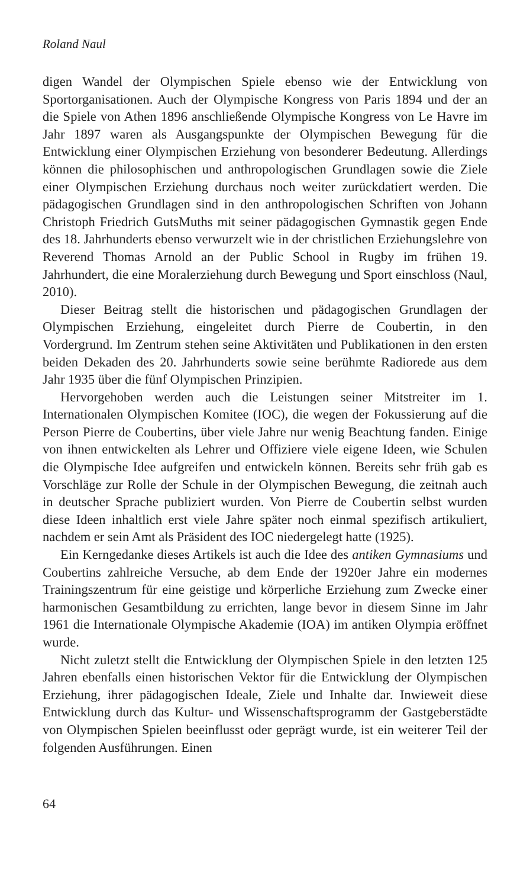Roland Naul
digen Wandel der Olympischen Spiele ebenso wie der Entwicklung von Sportorganisationen. Auch der Olympische Kongress von Paris 1894 und der an die Spiele von Athen 1896 anschließende Olympische Kongress von Le Havre im Jahr 1897 waren als Ausgangspunkte der Olympischen Bewegung für die Entwicklung einer Olympischen Erziehung von besonderer Bedeutung. Allerdings können die philosophischen und anthropologischen Grundlagen sowie die Ziele einer Olympischen Erziehung durchaus noch weiter zurückdatiert werden. Die pädagogischen Grundlagen sind in den anthropologischen Schriften von Johann Christoph Friedrich GutsMuths mit seiner pädagogischen Gymnastik gegen Ende des 18. Jahrhunderts ebenso verwurzelt wie in der christlichen Erziehungslehre von Reverend Thomas Arnold an der Public School in Rugby im frühen 19. Jahrhundert, die eine Moralerziehung durch Bewegung und Sport einschloss (Naul, 2010).
Dieser Beitrag stellt die historischen und pädagogischen Grundlagen der Olympischen Erziehung, eingeleitet durch Pierre de Coubertin, in den Vordergrund. Im Zentrum stehen seine Aktivitäten und Publikationen in den ersten beiden Dekaden des 20. Jahrhunderts sowie seine berühmte Radiorede aus dem Jahr 1935 über die fünf Olympischen Prinzipien.
Hervorgehoben werden auch die Leistungen seiner Mitstreiter im 1. Internationalen Olympischen Komitee (IOC), die wegen der Fokussierung auf die Person Pierre de Coubertins, über viele Jahre nur wenig Beachtung fanden. Einige von ihnen entwickelten als Lehrer und Offiziere viele eigene Ideen, wie Schulen die Olympische Idee aufgreifen und entwickeln können. Bereits sehr früh gab es Vorschläge zur Rolle der Schule in der Olympischen Bewegung, die zeitnah auch in deutscher Sprache publiziert wurden. Von Pierre de Coubertin selbst wurden diese Ideen inhaltlich erst viele Jahre später noch einmal spezifisch artikuliert, nachdem er sein Amt als Präsident des IOC niedergelegt hatte (1925).
Ein Kerngedanke dieses Artikels ist auch die Idee des antiken Gymnasiums und Coubertins zahlreiche Versuche, ab dem Ende der 1920er Jahre ein modernes Trainingszentrum für eine geistige und körperliche Erziehung zum Zwecke einer harmonischen Gesamtbildung zu errichten, lange bevor in diesem Sinne im Jahr 1961 die Internationale Olympische Akademie (IOA) im antiken Olympia eröffnet wurde.
Nicht zuletzt stellt die Entwicklung der Olympischen Spiele in den letzten 125 Jahren ebenfalls einen historischen Vektor für die Entwicklung der Olympischen Erziehung, ihrer pädagogischen Ideale, Ziele und Inhalte dar. Inwieweit diese Entwicklung durch das Kultur- und Wissenschaftsprogramm der Gastgeberstädte von Olympischen Spielen beeinflusst oder geprägt wurde, ist ein weiterer Teil der folgenden Ausführungen. Einen
64